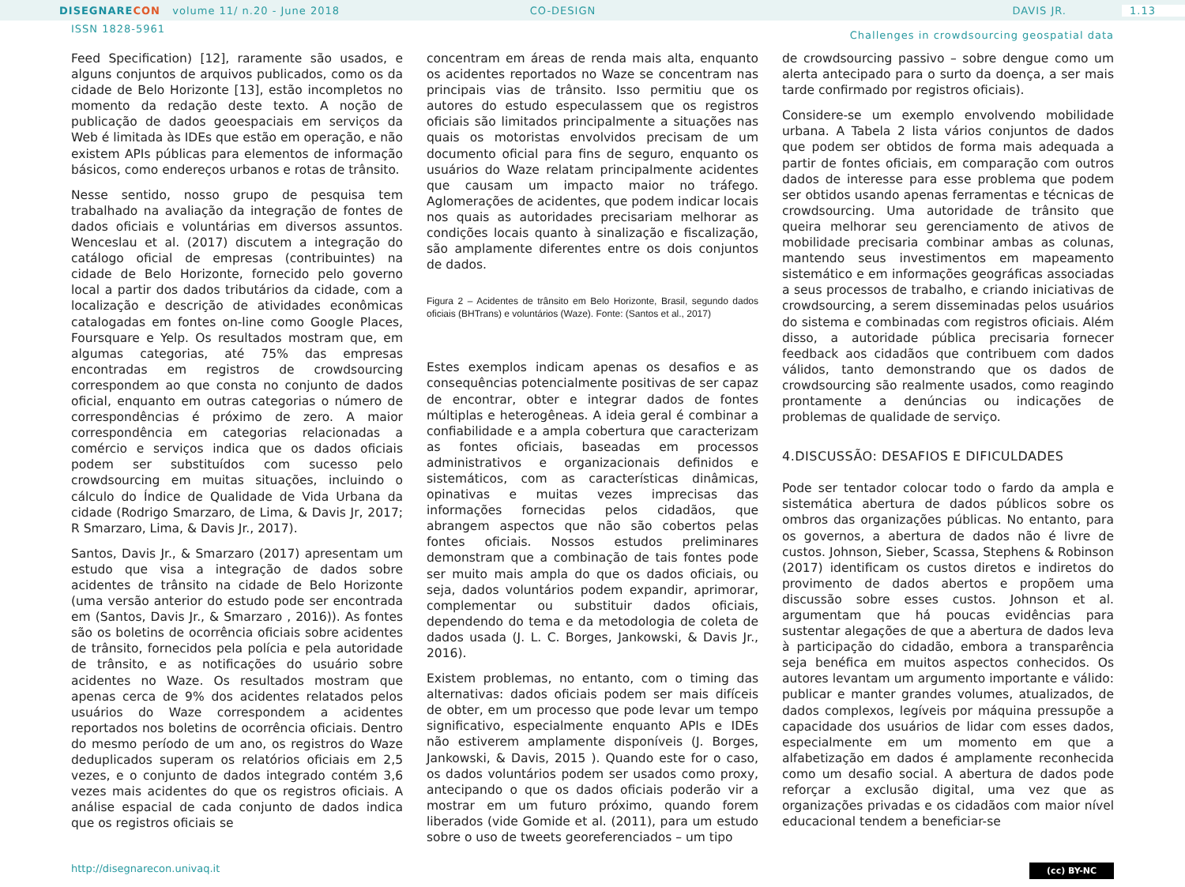DISEGNARE CON volume 11/ n.20 - June 2018
CO-DESIGN DAVIS JR. 1.13
ISSN 1828-5961 Challenges in crowdsourcing geospatial data
Feed Specification) [12], raramente são usados, e alguns conjuntos de arquivos publicados, como os da cidade de Belo Horizonte [13], estão incompletos no momento da redação deste texto. A noção de publicação de dados geoespaciais em serviços da Web é limitada às IDEs que estão em operação, e não existem APIs públicas para elementos de informação básicos, como endereços urbanos e rotas de trânsito.
Nesse sentido, nosso grupo de pesquisa tem trabalhado na avaliação da integração de fontes de dados oficiais e voluntárias em diversos assuntos. Wenceslau et al. (2017) discutem a integração do catálogo oficial de empresas (contribuintes) na cidade de Belo Horizonte, fornecido pelo governo local a partir dos dados tributários da cidade, com a localização e descrição de atividades econômicas catalogadas em fontes on-line como Google Places, Foursquare e Yelp. Os resultados mostram que, em algumas categorias, até 75% das empresas encontradas em registros de crowdsourcing correspondem ao que consta no conjunto de dados oficial, enquanto em outras categorias o número de correspondências é próximo de zero. A maior correspondência em categorias relacionadas a comércio e serviços indica que os dados oficiais podem ser substituídos com sucesso pelo crowdsourcing em muitas situações, incluindo o cálculo do Índice de Qualidade de Vida Urbana da cidade (Rodrigo Smarzaro, de Lima, & Davis Jr, 2017; R Smarzaro, Lima, & Davis Jr., 2017).
Santos, Davis Jr., & Smarzaro (2017) apresentam um estudo que visa a integração de dados sobre acidentes de trânsito na cidade de Belo Horizonte (uma versão anterior do estudo pode ser encontrada em (Santos, Davis Jr., & Smarzaro , 2016)). As fontes são os boletins de ocorrência oficiais sobre acidentes de trânsito, fornecidos pela polícia e pela autoridade de trânsito, e as notificações do usuário sobre acidentes no Waze. Os resultados mostram que apenas cerca de 9% dos acidentes relatados pelos usuários do Waze correspondem a acidentes reportados nos boletins de ocorrência oficiais. Dentro do mesmo período de um ano, os registros do Waze deduplicados superam os relatórios oficiais em 2,5 vezes, e o conjunto de dados integrado contém 3,6 vezes mais acidentes do que os registros oficiais. A análise espacial de cada conjunto de dados indica que os registros oficiais se
concentram em áreas de renda mais alta, enquanto os acidentes reportados no Waze se concentram nas principais vias de trânsito. Isso permitiu que os autores do estudo especulassem que os registros oficiais são limitados principalmente a situações nas quais os motoristas envolvidos precisam de um documento oficial para fins de seguro, enquanto os usuários do Waze relatam principalmente acidentes que causam um impacto maior no tráfego. Aglomerações de acidentes, que podem indicar locais nos quais as autoridades precisariam melhorar as condições locais quanto à sinalização e fiscalização, são amplamente diferentes entre os dois conjuntos de dados.
Figura 2 – Acidentes de trânsito em Belo Horizonte, Brasil, segundo dados oficiais (BHTrans) e voluntários (Waze). Fonte: (Santos et al., 2017)
Estes exemplos indicam apenas os desafios e as consequências potencialmente positivas de ser capaz de encontrar, obter e integrar dados de fontes múltiplas e heterogêneas. A ideia geral é combinar a confiabilidade e a ampla cobertura que caracterizam as fontes oficiais, baseadas em processos administrativos e organizacionais definidos e sistemáticos, com as características dinâmicas, opinativas e muitas vezes imprecisas das informações fornecidas pelos cidadãos, que abrangem aspectos que não são cobertos pelas fontes oficiais. Nossos estudos preliminares demonstram que a combinação de tais fontes pode ser muito mais ampla do que os dados oficiais, ou seja, dados voluntários podem expandir, aprimorar, complementar ou substituir dados oficiais, dependendo do tema e da metodologia de coleta de dados usada (J. L. C. Borges, Jankowski, & Davis Jr., 2016).
Existem problemas, no entanto, com o timing das alternativas: dados oficiais podem ser mais difíceis de obter, em um processo que pode levar um tempo significativo, especialmente enquanto APIs e IDEs não estiverem amplamente disponíveis (J. Borges, Jankowski, & Davis, 2015 ). Quando este for o caso, os dados voluntários podem ser usados como proxy, antecipando o que os dados oficiais poderão vir a mostrar em um futuro próximo, quando forem liberados (vide Gomide et al. (2011), para um estudo sobre o uso de tweets georeferenciados – um tipo
de crowdsourcing passivo – sobre dengue como um alerta antecipado para o surto da doença, a ser mais tarde confirmado por registros oficiais).
Considere-se um exemplo envolvendo mobilidade urbana. A Tabela 2 lista vários conjuntos de dados que podem ser obtidos de forma mais adequada a partir de fontes oficiais, em comparação com outros dados de interesse para esse problema que podem ser obtidos usando apenas ferramentas e técnicas de crowdsourcing. Uma autoridade de trânsito que queira melhorar seu gerenciamento de ativos de mobilidade precisaria combinar ambas as colunas, mantendo seus investimentos em mapeamento sistemático e em informações geográficas associadas a seus processos de trabalho, e criando iniciativas de crowdsourcing, a serem disseminadas pelos usuários do sistema e combinadas com registros oficiais. Além disso, a autoridade pública precisaria fornecer feedback aos cidadãos que contribuem com dados válidos, tanto demonstrando que os dados de crowdsourcing são realmente usados, como reagindo prontamente a denúncias ou indicações de problemas de qualidade de serviço.
4.DISCUSSÃO: DESAFIOS E DIFICULDADES
Pode ser tentador colocar todo o fardo da ampla e sistemática abertura de dados públicos sobre os ombros das organizações públicas. No entanto, para os governos, a abertura de dados não é livre de custos. Johnson, Sieber, Scassa, Stephens & Robinson (2017) identificam os custos diretos e indiretos do provimento de dados abertos e propõem uma discussão sobre esses custos. Johnson et al. argumentam que há poucas evidências para sustentar alegações de que a abertura de dados leva à participação do cidadão, embora a transparência seja benéfica em muitos aspectos conhecidos. Os autores levantam um argumento importante e válido: publicar e manter grandes volumes, atualizados, de dados complexos, legíveis por máquina pressupõe a capacidade dos usuários de lidar com esses dados, especialmente em um momento em que a alfabetização em dados é amplamente reconhecida como um desafio social. A abertura de dados pode reforçar a exclusão digital, uma vez que as organizações privadas e os cidadãos com maior nível educacional tendem a beneficiar-se
http://disegnarecon.univaq.it (cc) BY-NC